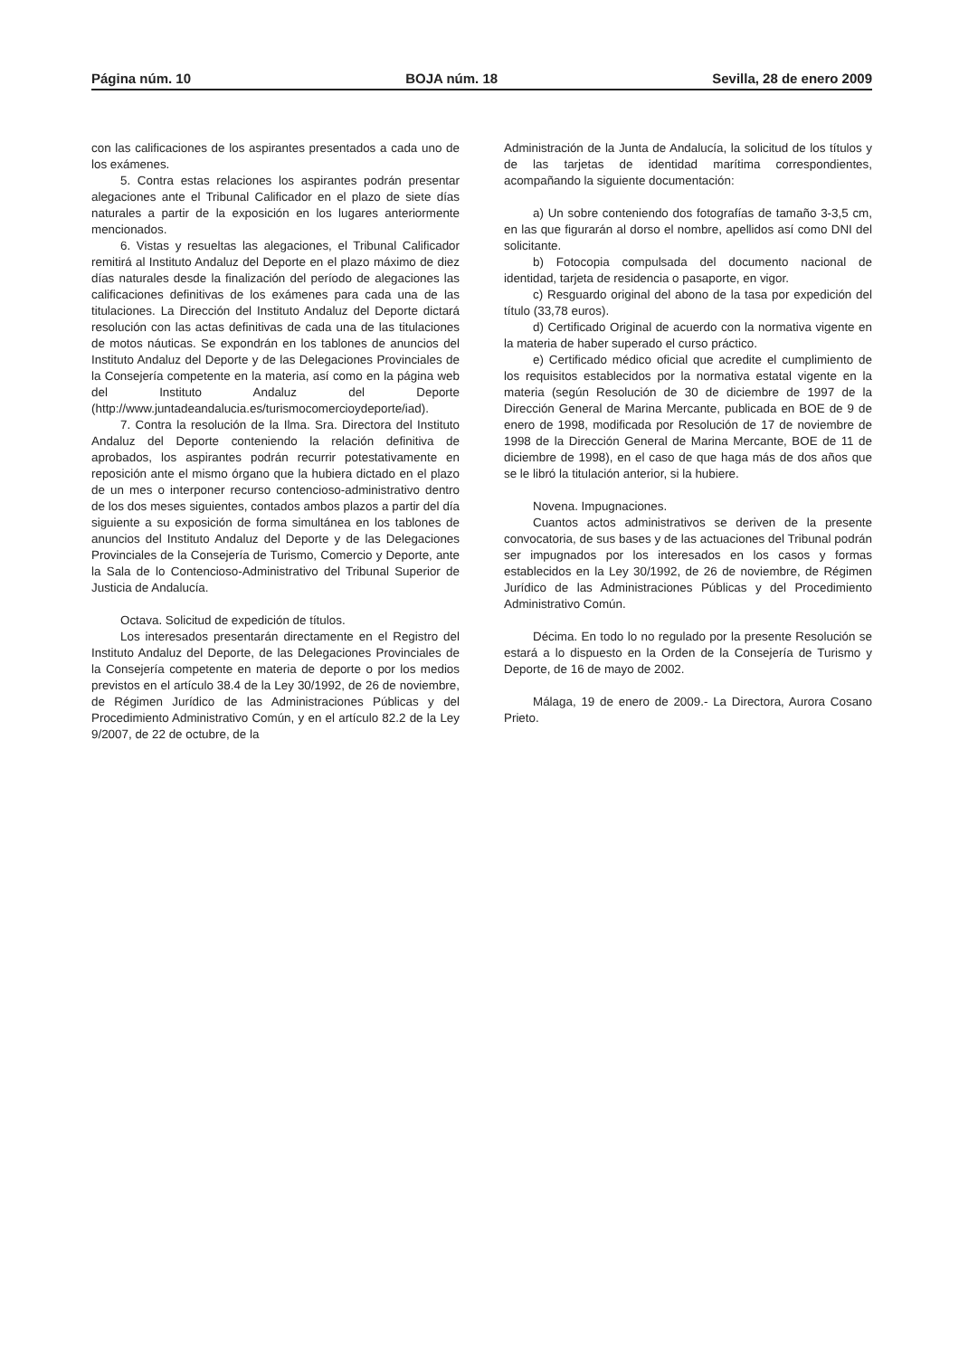Página núm. 10 BOJA núm. 18 Sevilla, 28 de enero 2009
con las calificaciones de los aspirantes presentados a cada uno de los exámenes.
5. Contra estas relaciones los aspirantes podrán presentar alegaciones ante el Tribunal Calificador en el plazo de siete días naturales a partir de la exposición en los lugares anteriormente mencionados.
6. Vistas y resueltas las alegaciones, el Tribunal Calificador remitirá al Instituto Andaluz del Deporte en el plazo máximo de diez días naturales desde la finalización del período de alegaciones las calificaciones definitivas de los exámenes para cada una de las titulaciones. La Dirección del Instituto Andaluz del Deporte dictará resolución con las actas definitivas de cada una de las titulaciones de motos náuticas. Se expondrán en los tablones de anuncios del Instituto Andaluz del Deporte y de las Delegaciones Provinciales de la Consejería competente en la materia, así como en la página web del Instituto Andaluz del Deporte (http://www.juntadeandalucia.es/turismocomercioydeporte/iad).
7. Contra la resolución de la Ilma. Sra. Directora del Instituto Andaluz del Deporte conteniendo la relación definitiva de aprobados, los aspirantes podrán recurrir potestativamente en reposición ante el mismo órgano que la hubiera dictado en el plazo de un mes o interponer recurso contencioso-administrativo dentro de los dos meses siguientes, contados ambos plazos a partir del día siguiente a su exposición de forma simultánea en los tablones de anuncios del Instituto Andaluz del Deporte y de las Delegaciones Provinciales de la Consejería de Turismo, Comercio y Deporte, ante la Sala de lo Contencioso-Administrativo del Tribunal Superior de Justicia de Andalucía.
Octava. Solicitud de expedición de títulos.
Los interesados presentarán directamente en el Registro del Instituto Andaluz del Deporte, de las Delegaciones Provinciales de la Consejería competente en materia de deporte o por los medios previstos en el artículo 38.4 de la Ley 30/1992, de 26 de noviembre, de Régimen Jurídico de las Administraciones Públicas y del Procedimiento Administrativo Común, y en el artículo 82.2 de la Ley 9/2007, de 22 de octubre, de la
Administración de la Junta de Andalucía, la solicitud de los títulos y de las tarjetas de identidad marítima correspondientes, acompañando la siguiente documentación:
a) Un sobre conteniendo dos fotografías de tamaño 3-3,5 cm, en las que figurarán al dorso el nombre, apellidos así como DNI del solicitante.
b) Fotocopia compulsada del documento nacional de identidad, tarjeta de residencia o pasaporte, en vigor.
c) Resguardo original del abono de la tasa por expedición del título (33,78 euros).
d) Certificado Original de acuerdo con la normativa vigente en la materia de haber superado el curso práctico.
e) Certificado médico oficial que acredite el cumplimiento de los requisitos establecidos por la normativa estatal vigente en la materia (según Resolución de 30 de diciembre de 1997 de la Dirección General de Marina Mercante, publicada en BOE de 9 de enero de 1998, modificada por Resolución de 17 de noviembre de 1998 de la Dirección General de Marina Mercante, BOE de 11 de diciembre de 1998), en el caso de que haga más de dos años que se le libró la titulación anterior, si la hubiere.
Novena. Impugnaciones.
Cuantos actos administrativos se deriven de la presente convocatoria, de sus bases y de las actuaciones del Tribunal podrán ser impugnados por los interesados en los casos y formas establecidos en la Ley 30/1992, de 26 de noviembre, de Régimen Jurídico de las Administraciones Públicas y del Procedimiento Administrativo Común.
Décima. En todo lo no regulado por la presente Resolución se estará a lo dispuesto en la Orden de la Consejería de Turismo y Deporte, de 16 de mayo de 2002.
Málaga, 19 de enero de 2009.- La Directora, Aurora Cosano Prieto.